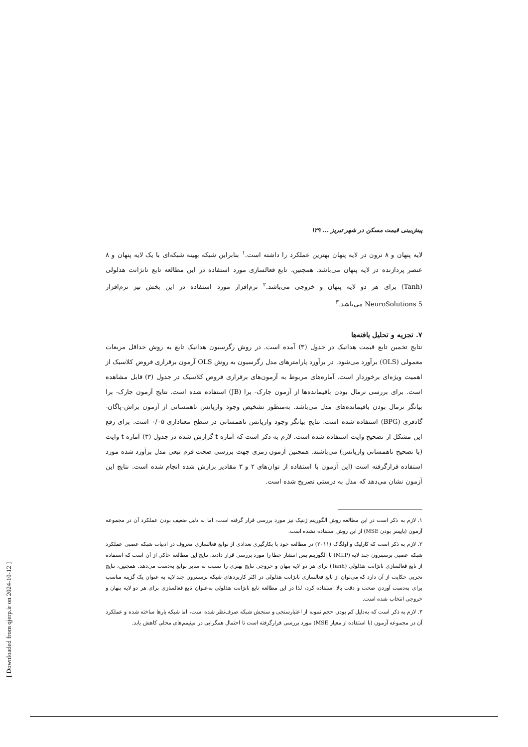پیش‌بینی قیمت مسکن در شهر تبریز ... ۱۲۹
لایه پنهان و ۸ نرون در لایه پنهان بهترین عملکرد را داشته است.<sup>۱</sup> بنابراین شبکه بهینه شبکه‌ای با یک لایه پنهان و ۸ عنصر پردازنده در لایه پنهان می‌باشد. همچنین، تابع فعالسازی مورد استفاده در این مطالعه تابع تانژانت هذلولی (Tanh) برای هر دو لایه پنهان و خروجی می‌باشد.<sup>۲</sup> نرم‌افزار مورد استفاده در این بخش نیز نرم‌افزار NeuroSolutions 5 می‌باشد.<sup>۳</sup>
۷. تجزیه و تحلیل یافته‌ها
نتایج تخمین تابع قیمت هدانیک در جدول (۳) آمده است. در روش رگرسیون هدانیک تابع به روش حداقل مربعات معمولی (OLS) برآورد می‌شود. در برآورد پارامترهای مدل رگرسیون به روش OLS آزمون برقراری فروض کلاسیک از اهمیت ویژه‌ای برخوردار است. آماره‌های مربوط به آزمون‌های برقراری فروض کلاسیک در جدول (۳) قابل مشاهده است. برای بررسی نرمال بودن باقیمانده‌ها از آزمون جارک- برا (JB) استفاده شده است. نتایج آزمون جارک- برا بیانگر نرمال بودن باقیمانده‌های مدل می‌باشد. به‌منظور تشخیص وجود واریانس ناهمسانی از آزمون براش-پاگان-گادفری (BPG) استفاده شده است. نتایج بیانگر وجود واریانس ناهمسانی در سطح معناداری ۰/۰۵ است. برای رفع این مشکل از تصحیح وایت استفاده شده است. لازم به ذکر است که آماره t گزارش شده در جدول (۳) آماره t وایت (با تصحیح ناهمسانی واریانس) می‌باشند. همچنین آزمون رمزی جهت بررسی صحت فرم تبعی مدل برآورد شده مورد استفاده قرارگرفته است (این آزمون با استفاده از توان‌های ۲ و ۳ مقادیر برازش شده انجام شده است. نتایج این آزمون نشان می‌دهد که مدل به درستی تصریح شده است.
۱. لازم به ذکر است در این مطالعه روش الگوریتم ژنتیک نیز مورد بررسی قرار گرفته است، اما به دلیل ضعیف بودن عملکرد آن در مجموعه آزمون (پایینتر بودن MSE) از این روش استفاده نشده است.
۲. لازم به ذکر است که کارلیک و اولگاک (۲۰۱۱) در مطالعه خود با بکارگیری تعدادی از توابع فعالسازی معروف در ادبیات شبکه عصبی عملکرد شبکه عصبی پرسپترون چند لایه (MLP) با الگوریتم پس انتشار خطا را مورد بررسی قرار دادند. نتایج این مطالعه حاکی از آن است که استفاده از تابع فعالسازی تانژانت هذلولی (Tanh) برای هر دو لایه پنهان و خروجی نتایج بهتری را نسبت به سایر توابع به‌دست می‌دهد. همچنین، نتایج تجربی حکایت از آن دارد که می‌توان از تابع فعالسازی تانژانت هذلولی در اکثر کاربردهای شبکه پرسپترون چند لایه به عنوان یک گزینه مناسب برای به‌دست آوردن صحت و دقت بالا استفاده کرد، لذا در این مطالعه تابع تانژانت هذلولی به‌عنوان تابع فعالسازی برای هر دو لایه پنهان و خروجی انتخاب شده است.
۳. لازم به ذکر است که به‌دلیل کم بودن حجم نمونه از اعتبارسنجی و سنجش شبکه صرف‌نظر شده است، اما شبکه بارها ساخته شده و عملکرد آن در مجموعه آزمون (با استفاده از معیار MSE) مورد بررسی قرارگرفته است تا احتمال همگرایی در مینیمم‌های محلی کاهش یابد.
[ Downloaded from qjerp.ir on 2024-10-12 ]